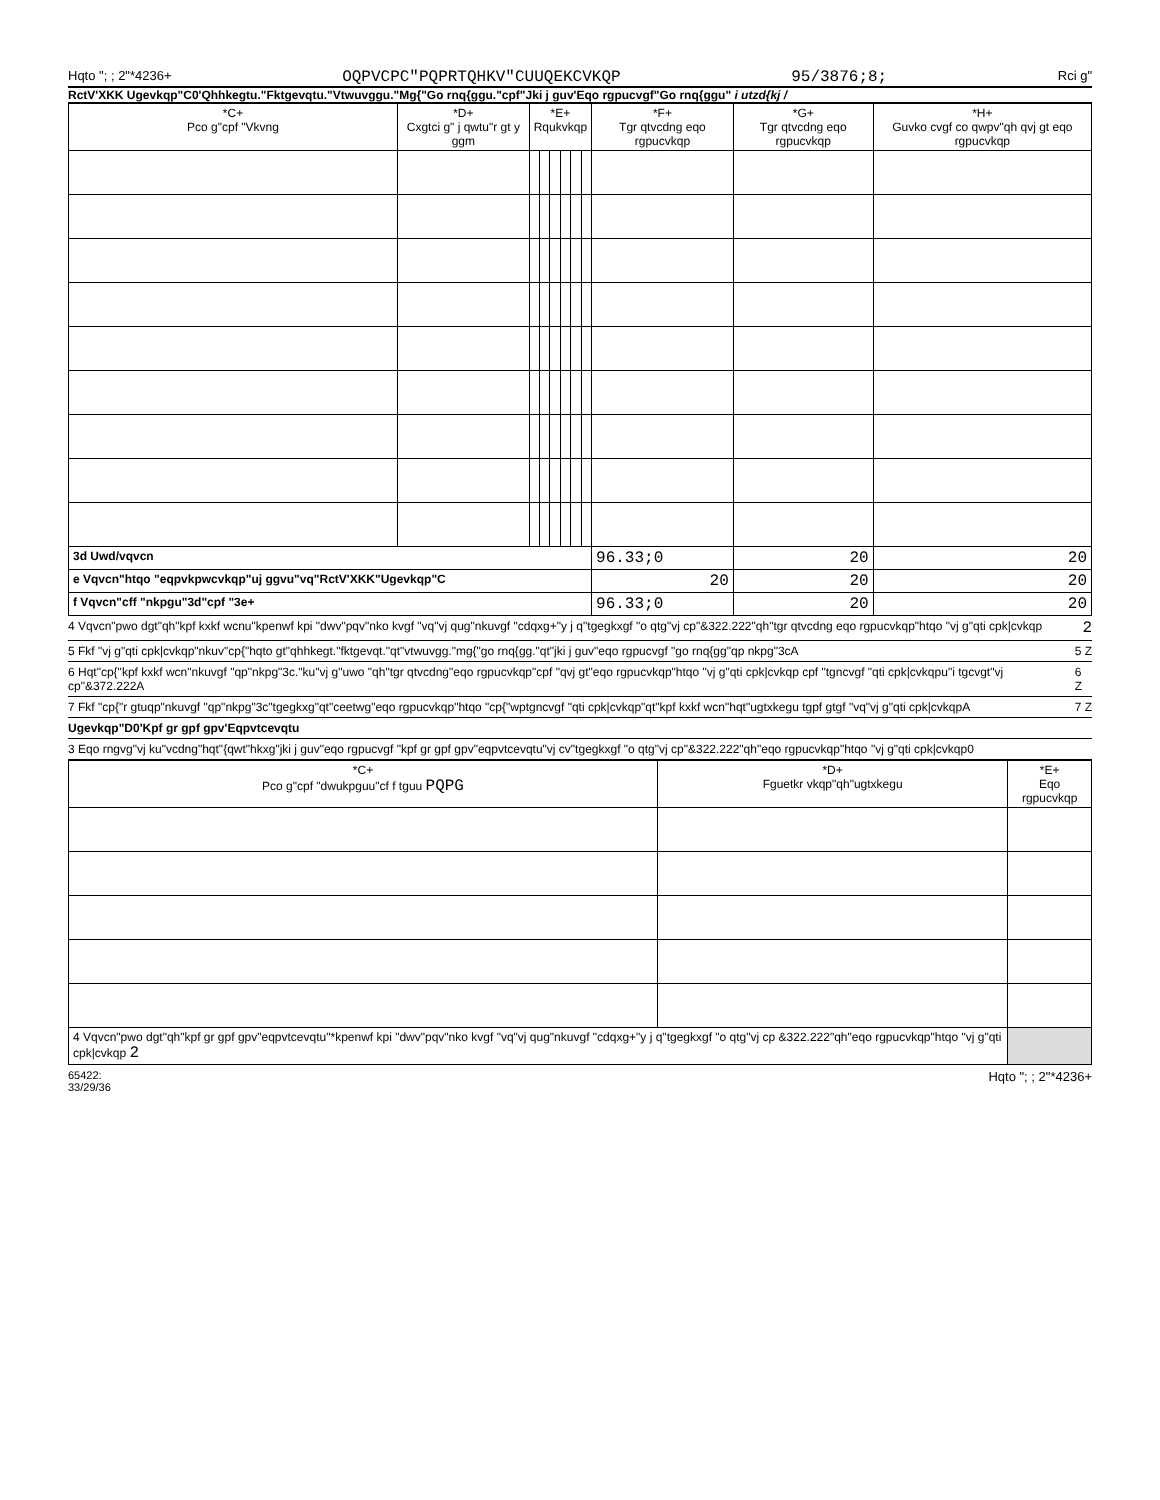Hqto "; ; 2"*4236+ OQPVCPC"PQPRTQHKV"CUUQEKCVKQP 95/3876;8; Rci g"
RctV'XKK Ugevkqp"C0'Qhhkegtu."Fktgevqtu."Vtwuvggu."Mg{"Go rnq{ggu."cpf"Jki j guv'Eqo rgpucvgf"Go rnq{ggu" i utzd{kj /
| *C+ Pco g"cpf "Vkvng | *D+ Cxgtci g" j qwtu"r gt y ggm | *E+ Rqukvkqp | | | | | | *F+ Tgr qtvcdng eqo rgpucvkqp | *G+ Tgr qtvcdng eqo rgpucvkqp | *H+ Guvko cvgf co qwpv"qh qvj gt eqo rgpucvkqp |
| --- | --- | --- | --- | --- | --- | --- | --- | --- | --- | --- |
| 3d Uwd/vqvcn | | | | | | | | 96.33;0 | 20 | 20 |
| e Vqvcn"htqo "eqpvkpwcvkqp"uj ggvu"vq"RctV'XKK"Ugevkqp"C | | | | | | | | 20 | 20 | 20 |
| f Vqvcn"cff "nkpgu"3d"cpf "3e+ | | | | | | | | 96.33;0 | 20 | 20 |
4 Vqvcn"pwo dgt"qh"kpf kxkf wcnu"kpenwf kpi "dwv"pqv"nko kvgf "vq"vj qug"nkuvgf "cdqxg+"y j q"tgegkxgf "o qtg"vj cp"&322.222"qh"tgr qtvcdng eqo rgpucvkqp"htqo "vj g"qti cpk|cvkqp 2
5 Fkf "vj g"qti cpk|cvkqp"nkuv"cp{"hqto gt"qhhkegt."fktgevqt."qt"vtwuvgg."mg{"go rnq{gg."qt"jki j guv"eqo rgpucvgf "go rnq{gg"qp nkpg"3cA 5 Z
6 Hqt"cp{"kpf kxkf wcn"nkuvgf "qp"nkpg"3c."ku"vj g"uwo "qh"tgr qtvcdng"eqo rgpucvkqp"cpf "qvj gt"eqo rgpucvkqp"htqo "vj g"qti cpk|cvkqp cpf "tgncvgf "qti cpk|cvkqpu"i tgcvgt"vj cp"&372.222A 6 Z
7 Fkf "cp{"r gtuqp"nkuvgf "qp"nkpg"3c"tgegkxg"qt"ceetwg"eqo rgpucvkqp"htqo "cp{"wptgncvgf "qti cpk|cvkqp"qt"kpf kxkf wcn"hqt"ugtxkegu tgpf gtgf "vq"vj g"qti cpk|cvkqpA 7 Z
Ugevkqp"D0'Kpf gr gpf gpv'Eqpvtcevqtu
3 Eqo rngvg"vj ku"vcdng"hqt"{qwt"hkxg"jki j guv"eqo rgpucvgf "kpf gr gpf gpv"eqpvtcevqtu"vj cv"tgegkxgf "o qtg"vj cp"&322.222"qh"eqo rgpucvkqp"htqo "vj g"qti cpk|cvkqp0
| *C+ Pco g"cpf "dwukpguu"cf f tguu PQPG | *D+ Fguetkr vkqp"qh"ugtxkegu | *E+ Eqo rgpucvkqp |
| --- | --- | --- |
| 4 Vqvcn"pwo dgt"qh"kpf gr gpf gpv"eqpvtcevqtu"*kpenwf kpi "dwv"pqv"nko kvgf "vq"vj qug"nkuvgf "cdqxg+"y j q"tgegkxgf "o qtg"vj cp &322.222"qh"eqo rgpucvkqp"htqo "vj g"qti cpk/cvkqp 2 | | |
65422:
33/29/36 Hqto "; ; 2"*4236+